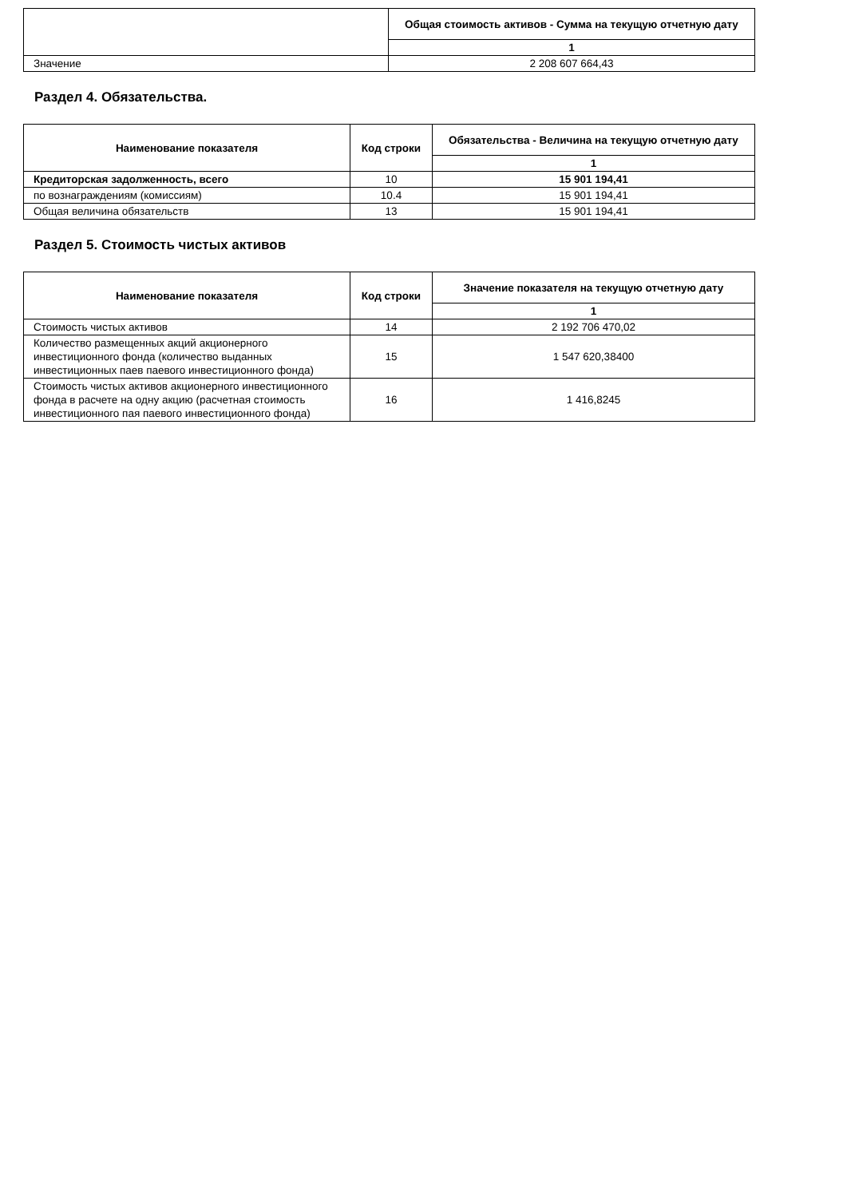| | Общая стоимость активов - Сумма на текущую отчетную дату |
| --- | --- |
| | 1 |
| Значение | 2 208 607 664,43 |
Раздел 4. Обязательства.
| Наименование показателя | Код строки | Обязательства - Величина на текущую отчетную дату |
| --- | --- | --- |
| | | 1 |
| Кредиторская задолженность, всего | 10 | 15 901 194,41 |
| по вознаграждениям (комиссиям) | 10.4 | 15 901 194,41 |
| Общая величина обязательств | 13 | 15 901 194,41 |
Раздел 5. Стоимость чистых активов
| Наименование показателя | Код строки | Значение показателя на текущую отчетную дату |
| --- | --- | --- |
| | | 1 |
| Стоимость чистых активов | 14 | 2 192 706 470,02 |
| Количество размещенных акций акционерного инвестиционного фонда (количество выданных инвестиционных паев паевого инвестиционного фонда) | 15 | 1 547 620,38400 |
| Стоимость чистых активов акционерного инвестиционного фонда в расчете на одну акцию (расчетная стоимость инвестиционного пая паевого инвестиционного фонда) | 16 | 1 416,8245 |